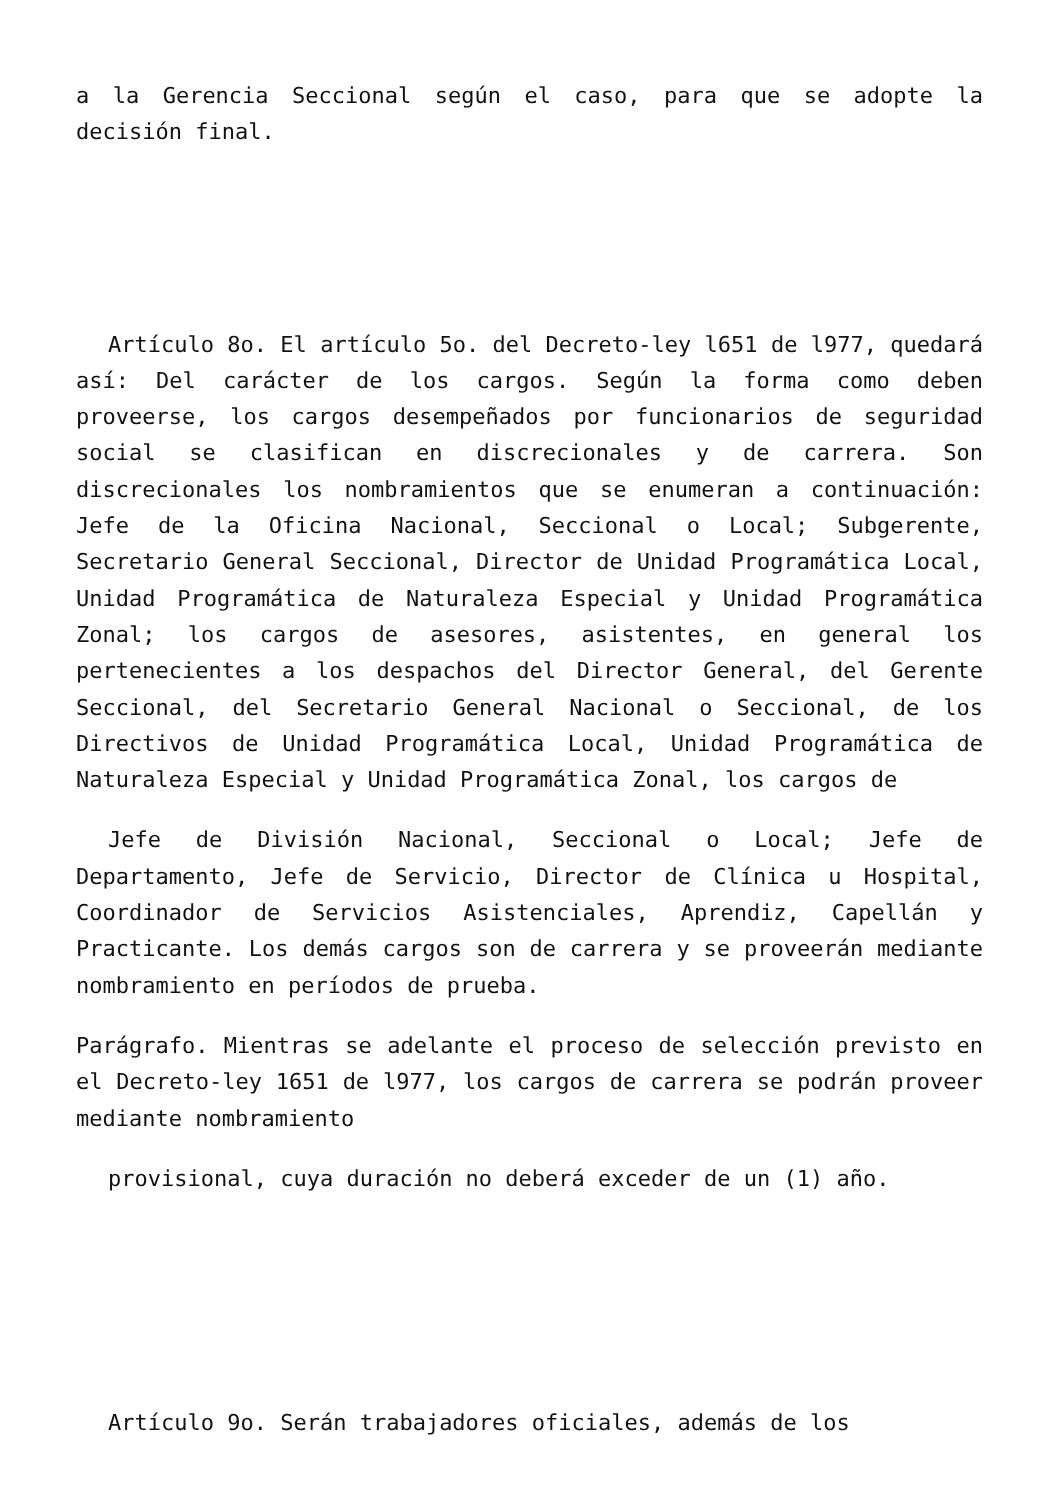a la Gerencia Seccional según el caso, para que se adopte la decisión final.
Artículo 8o. El artículo 5o. del Decreto-ley l651 de l977, quedará así: Del carácter de los cargos. Según la forma como deben proveerse, los cargos desempeñados por funcionarios de seguridad social se clasifican en discrecionales y de carrera. Son discrecionales los nombramientos que se enumeran a continuación: Jefe de la Oficina Nacional, Seccional o Local; Subgerente, Secretario General Seccional, Director de Unidad Programática Local, Unidad Programática de Naturaleza Especial y Unidad Programática Zonal; los cargos de asesores, asistentes, en general los pertenecientes a los despachos del Director General, del Gerente Seccional, del Secretario General Nacional o Seccional, de los Directivos de Unidad Programática Local, Unidad Programática de Naturaleza Especial y Unidad Programática Zonal, los cargos de
Jefe de División Nacional, Seccional o Local; Jefe de Departamento, Jefe de Servicio, Director de Clínica u Hospital, Coordinador de Servicios Asistenciales, Aprendiz, Capellán y Practicante. Los demás cargos son de carrera y se proveerán mediante nombramiento en períodos de prueba.
Parágrafo. Mientras se adelante el proceso de selección previsto en el Decreto-ley 1651 de l977, los cargos de carrera se podrán proveer mediante nombramiento
provisional, cuya duración no deberá exceder de un (1) año.
Artículo 9o. Serán trabajadores oficiales, además de los